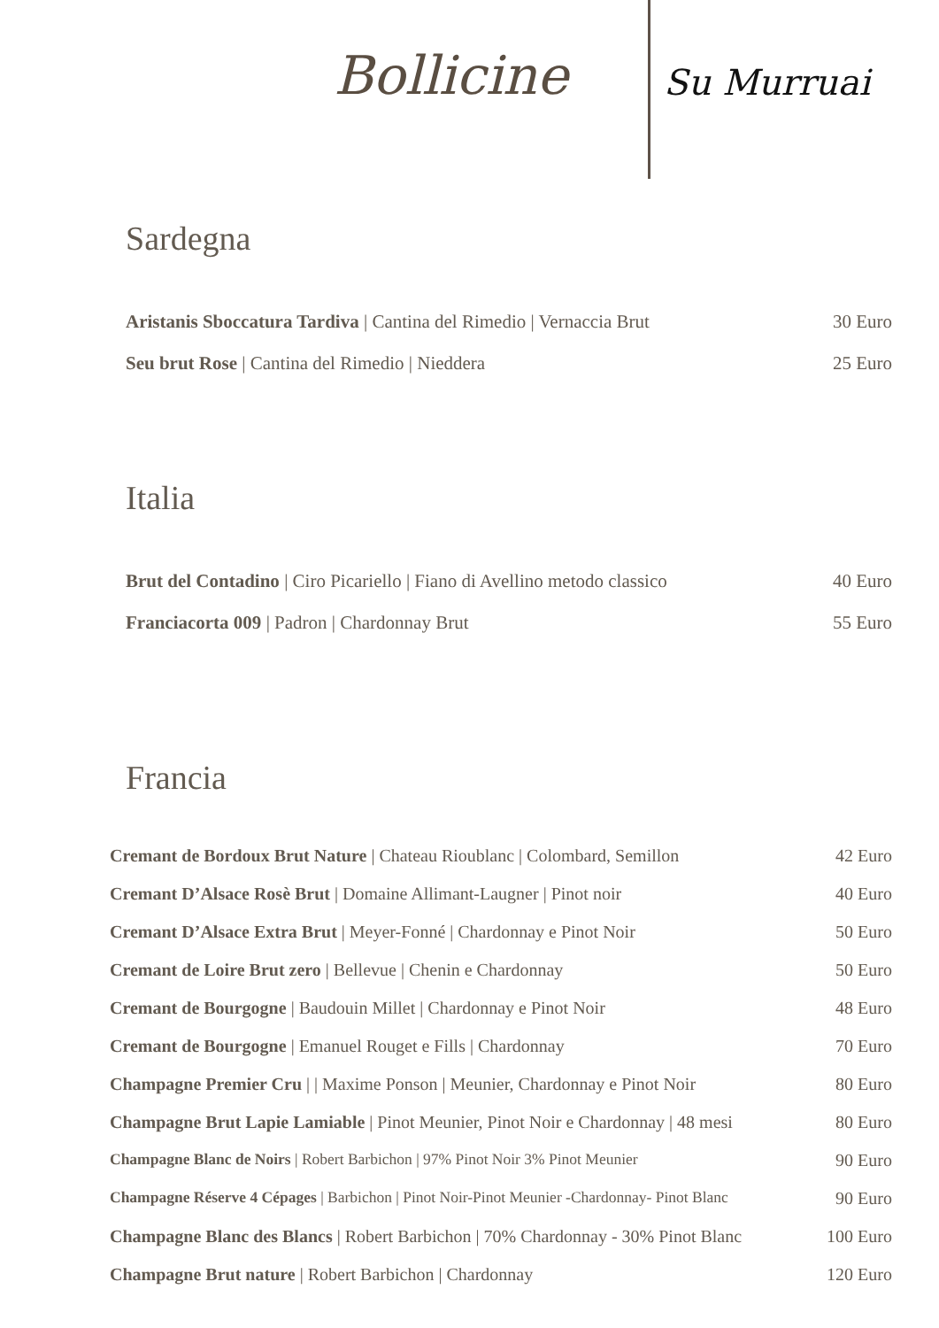Bollicine
Su Murruai
Sardegna
Aristanis Sboccatura Tardiva | Cantina del Rimedio | Vernaccia Brut 30 Euro
Seu brut Rose | Cantina del Rimedio | Nieddera 25 Euro
Italia
Brut del Contadino | Ciro Picariello | Fiano di Avellino metodo classico 40 Euro
Franciacorta 009 | Padron | Chardonnay Brut 55 Euro
Francia
Cremant de Bordoux Brut Nature | Chateau Rioublanc | Colombard, Semillon 42 Euro
Cremant D’Alsace Rosè Brut | Domaine Allimant-Laugner | Pinot noir 40 Euro
Cremant D’Alsace Extra Brut | Meyer-Fonné | Chardonnay e Pinot Noir 50 Euro
Cremant de Loire Brut zero | Bellevue | Chenin e Chardonnay 50 Euro
Cremant de Bourgogne | Baudouin Millet | Chardonnay e Pinot Noir 48 Euro
Cremant de Bourgogne | Emanuel Rouget e Fills | Chardonnay 70 Euro
Champagne Premier Cru | | Maxime Ponson | Meunier, Chardonnay e Pinot Noir 80 Euro
Champagne Brut Lapie Lamiable | Pinot Meunier, Pinot Noir e Chardonnay | 48 mesi 80 Euro
Champagne Blanc de Noirs | Robert Barbichon | 97% Pinot Noir 3% Pinot Meunier 90 Euro
Champagne Réserve 4 Cépages | Barbichon | Pinot Noir-Pinot Meunier -Chardonnay- Pinot Blanc 90 Euro
Champagne Blanc des Blancs | Robert Barbichon | 70% Chardonnay - 30% Pinot Blanc 100 Euro
Champagne Brut nature | Robert Barbichon | Chardonnay 120 Euro